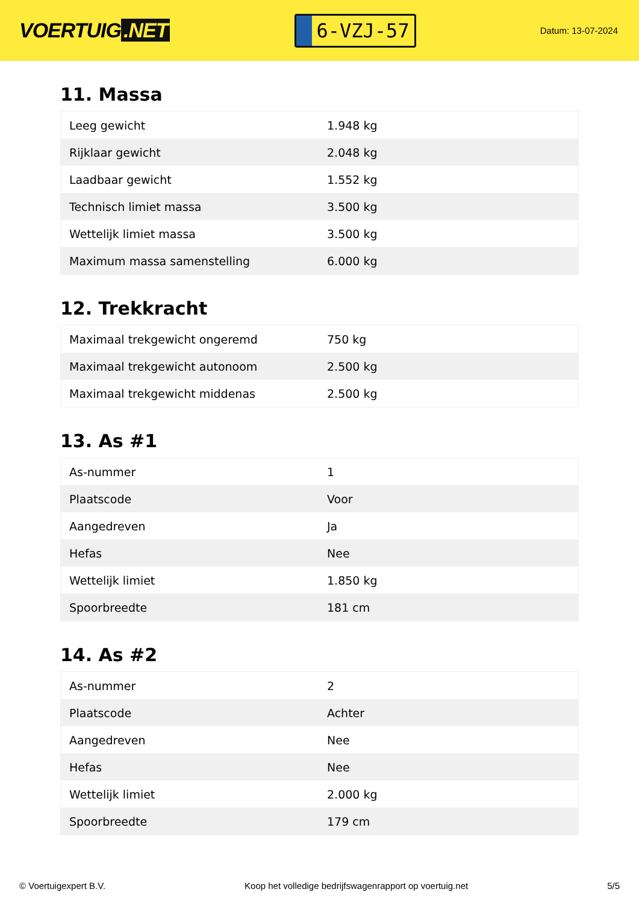VOERTUIG.NET
6-VZJ-57
Datum: 13-07-2024
11. Massa
| Leeg gewicht | 1.948 kg |
| Rijklaar gewicht | 2.048 kg |
| Laadbaar gewicht | 1.552 kg |
| Technisch limiet massa | 3.500 kg |
| Wettelijk limiet massa | 3.500 kg |
| Maximum massa samenstelling | 6.000 kg |
12. Trekkracht
| Maximaal trekgewicht ongeremd | 750 kg |
| Maximaal trekgewicht autonoom | 2.500 kg |
| Maximaal trekgewicht middenas | 2.500 kg |
13. As #1
| As-nummer | 1 |
| Plaatscode | Voor |
| Aangedreven | Ja |
| Hefas | Nee |
| Wettelijk limiet | 1.850 kg |
| Spoorbreedte | 181 cm |
14. As #2
| As-nummer | 2 |
| Plaatscode | Achter |
| Aangedreven | Nee |
| Hefas | Nee |
| Wettelijk limiet | 2.000 kg |
| Spoorbreedte | 179 cm |
© Voertuigexpert B.V. Koop het volledige bedrijfswagenrapport op voertuig.net 5/5